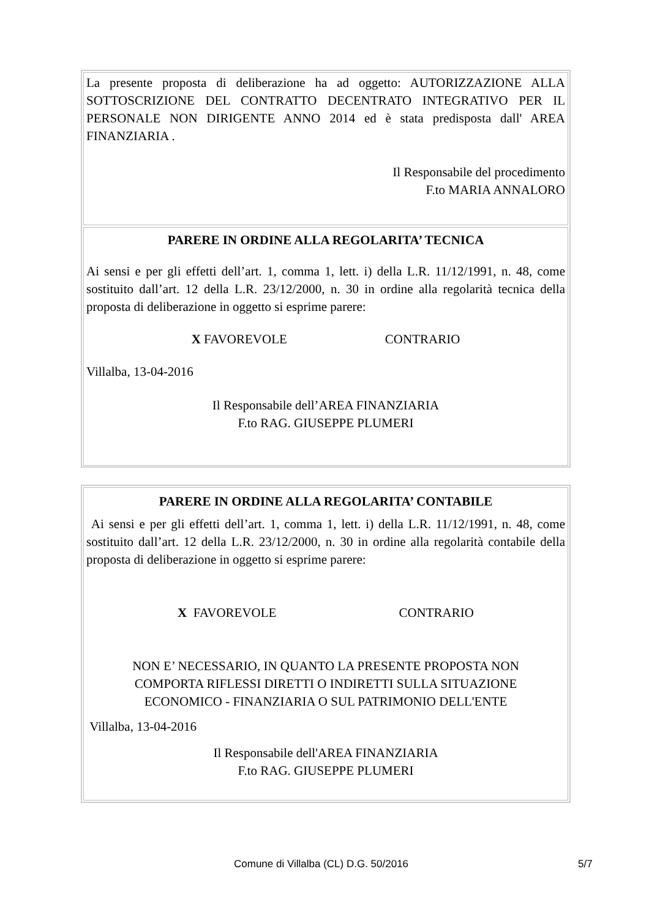La presente proposta di deliberazione ha ad oggetto: AUTORIZZAZIONE ALLA SOTTOSCRIZIONE DEL CONTRATTO DECENTRATO INTEGRATIVO PER IL PERSONALE NON DIRIGENTE ANNO 2014 ed è stata predisposta dall' AREA FINANZIARIA .
Il Responsabile del procedimento
F.to MARIA ANNALORO
PARERE IN ORDINE ALLA REGOLARITA’ TECNICA
Ai sensi e per gli effetti dell’art. 1, comma 1, lett. i) della L.R. 11/12/1991, n. 48, come sostituito dall’art. 12 della L.R. 23/12/2000, n. 30 in ordine alla regolarità tecnica della proposta di deliberazione in oggetto si esprime parere:
X FAVOREVOLE CONTRARIO
Villalba, 13-04-2016
Il Responsabile dell’AREA FINANZIARIA
F.to RAG. GIUSEPPE PLUMERI
PARERE IN ORDINE ALLA REGOLARITA’ CONTABILE
Ai sensi e per gli effetti dell’art. 1, comma 1, lett. i) della L.R. 11/12/1991, n. 48, come sostituito dall’art. 12 della L.R. 23/12/2000, n. 30 in ordine alla regolarità contabile della proposta di deliberazione in oggetto si esprime parere:
X FAVOREVOLE CONTRARIO
NON E’ NECESSARIO, IN QUANTO LA PRESENTE PROPOSTA NON
COMPORTA RIFLESSI DIRETTI O INDIRETTI SULLA SITUAZIONE
ECONOMICO - FINANZIARIA O SUL PATRIMONIO DELL'ENTE
Villalba, 13-04-2016
Il Responsabile dell'AREA FINANZIARIA
F.to RAG. GIUSEPPE PLUMERI
Comune di Villalba (CL) D.G. 50/2016 5/7